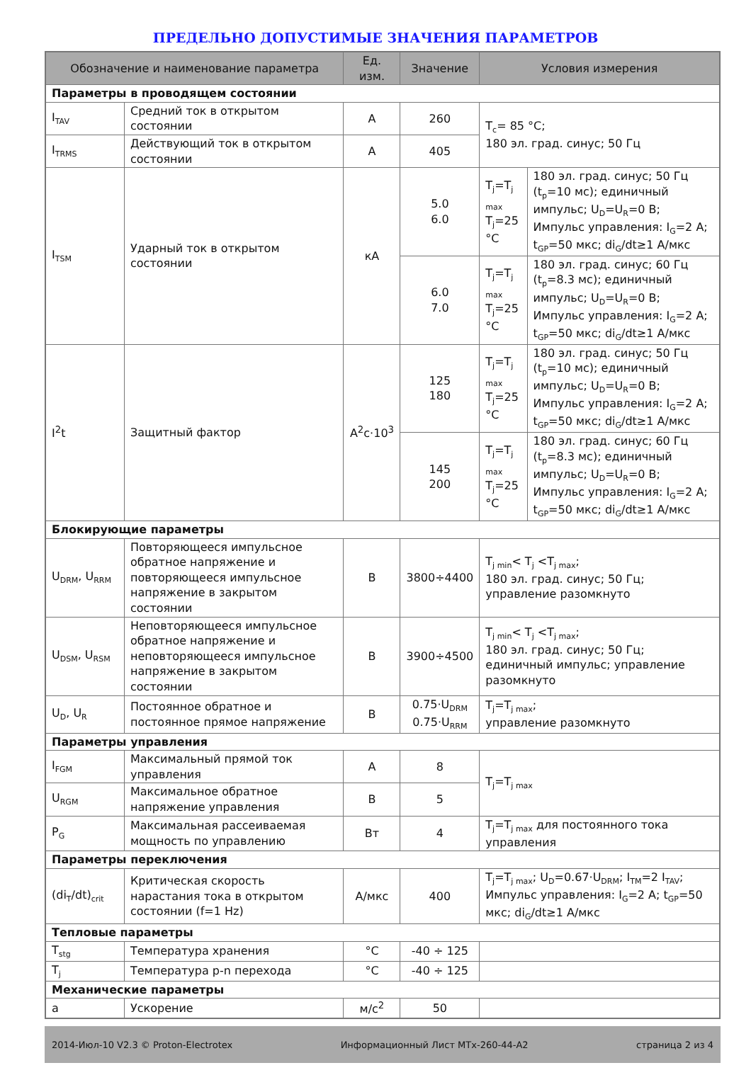ПРЕДЕЛЬНО ДОПУСТИМЫЕ ЗНАЧЕНИЯ ПАРАМЕТРОВ
| Обозначение и наименование параметра | | Ед. изм. | Значение | Условия измерения | |
| --- | --- | --- | --- | --- | --- |
| Параметры в проводящем состоянии | | | | | |
| I<sub>TAV</sub> | Средний ток в открытом состоянии | А | 260 | T<sub>c</sub>= 85 °C; 180 эл. град. синус; 50 Гц | |
| I<sub>TRMS</sub> | Действующий ток в открытом состоянии | А | 405 | | |
| I<sub>TSM</sub> | Ударный ток в открытом состоянии | кА | 5.0 6.0 | T<sub>j</sub>=T<sub>j max</sub> T<sub>j</sub>=25 °C | 180 эл. град. синус; 50 Гц (t<sub>p</sub>=10 мс); единичный импульс; U<sub>D</sub>=U<sub>R</sub>=0 В; Импульс управления: I<sub>G</sub>=2 A; t<sub>GP</sub>=50 мкс; di<sub>G</sub>/dt≥1 А/мкс |
| | | | 6.0 7.0 | T<sub>j</sub>=T<sub>j max</sub> T<sub>j</sub>=25 °C | 180 эл. град. синус; 60 Гц (t<sub>p</sub>=8.3 мс); единичный импульс; U<sub>D</sub>=U<sub>R</sub>=0 В; Импульс управления: I<sub>G</sub>=2 A; t<sub>GP</sub>=50 мкс; di<sub>G</sub>/dt≥1 А/мкс |
| I<sup>2</sup>t | Защитный фактор | А<sup>2</sup>с·10<sup>3</sup> | 125 180 | T<sub>j</sub>=T<sub>j max</sub> T<sub>j</sub>=25 °C | 180 эл. град. синус; 50 Гц (t<sub>p</sub>=10 мс); единичный импульс; U<sub>D</sub>=U<sub>R</sub>=0 В; Импульс управления: I<sub>G</sub>=2 A; t<sub>GP</sub>=50 мкс; di<sub>G</sub>/dt≥1 А/мкс |
| | | | 145 200 | T<sub>j</sub>=T<sub>j max</sub> T<sub>j</sub>=25 °C | 180 эл. град. синус; 60 Гц (t<sub>p</sub>=8.3 мс); единичный импульс; U<sub>D</sub>=U<sub>R</sub>=0 В; Импульс управления: I<sub>G</sub>=2 A; t<sub>GP</sub>=50 мкс; di<sub>G</sub>/dt≥1 А/мкс |
| Блокирующие параметры | | | | | |
| U<sub>DRM</sub>, U<sub>RRM</sub> | Повторяющееся импульсное обратное напряжение и повторяющееся импульсное напряжение в закрытом состоянии | В | 3800÷4400 | T<sub>j min</sub>< T<sub>j</sub> <T<sub>j max</sub>; 180 эл. град. синус; 50 Гц; управление разомкнуто | |
| U<sub>DSM</sub>, U<sub>RSM</sub> | Неповторяющееся импульсное обратное напряжение и неповторяющееся импульсное напряжение в закрытом состоянии | В | 3900÷4500 | T<sub>j min</sub>< T<sub>j</sub> <T<sub>j max</sub>; 180 эл. град. синус; 50 Гц; единичный импульс; управление разомкнуто | |
| U<sub>D</sub>, U<sub>R</sub> | Постоянное обратное и постоянное прямое напряжение | В | 0.75·U<sub>DRM</sub> 0.75·U<sub>RRM</sub> | T<sub>j</sub>=T<sub>j max</sub>; управление разомкнуто | |
| Параметры управления | | | | | |
| I<sub>FGM</sub> | Максимальный прямой ток управления | А | 8 | T<sub>j</sub>=T<sub>j max</sub> | |
| U<sub>RGM</sub> | Максимальное обратное напряжение управления | В | 5 | | |
| P<sub>G</sub> | Максимальная рассеиваемая мощность по управлению | Вт | 4 | T<sub>j</sub>=T<sub>j max</sub> для постоянного тока управления | |
| Параметры переключения | | | | | |
| (di<sub>T</sub>/dt)<sub>crit</sub> | Критическая скорость нарастания тока в открытом состоянии (f=1 Hz) | А/мкс | 400 | T<sub>j</sub>=T<sub>j max</sub>; U<sub>D</sub>=0.67·U<sub>DRM</sub>; I<sub>TM</sub>=2 I<sub>TAV</sub>; Импульс управления: I<sub>G</sub>=2 A; t<sub>GP</sub>=50 мкс; di<sub>G</sub>/dt≥1 А/мкс | |
| Тепловые параметры | | | | | |
| T<sub>stg</sub> | Температура хранения | °C | -40 ÷ 125 | | |
| T<sub>j</sub> | Температура p-n перехода | °C | -40 ÷ 125 | | |
| Механические параметры | | | | | |
| a | Ускорение | м/с<sup>2</sup> | 50 | | |
2014-Июл-10 V2.3 © Proton-Electrotex Информационный Лист МТх-260-44-А2 страница 2 из 4